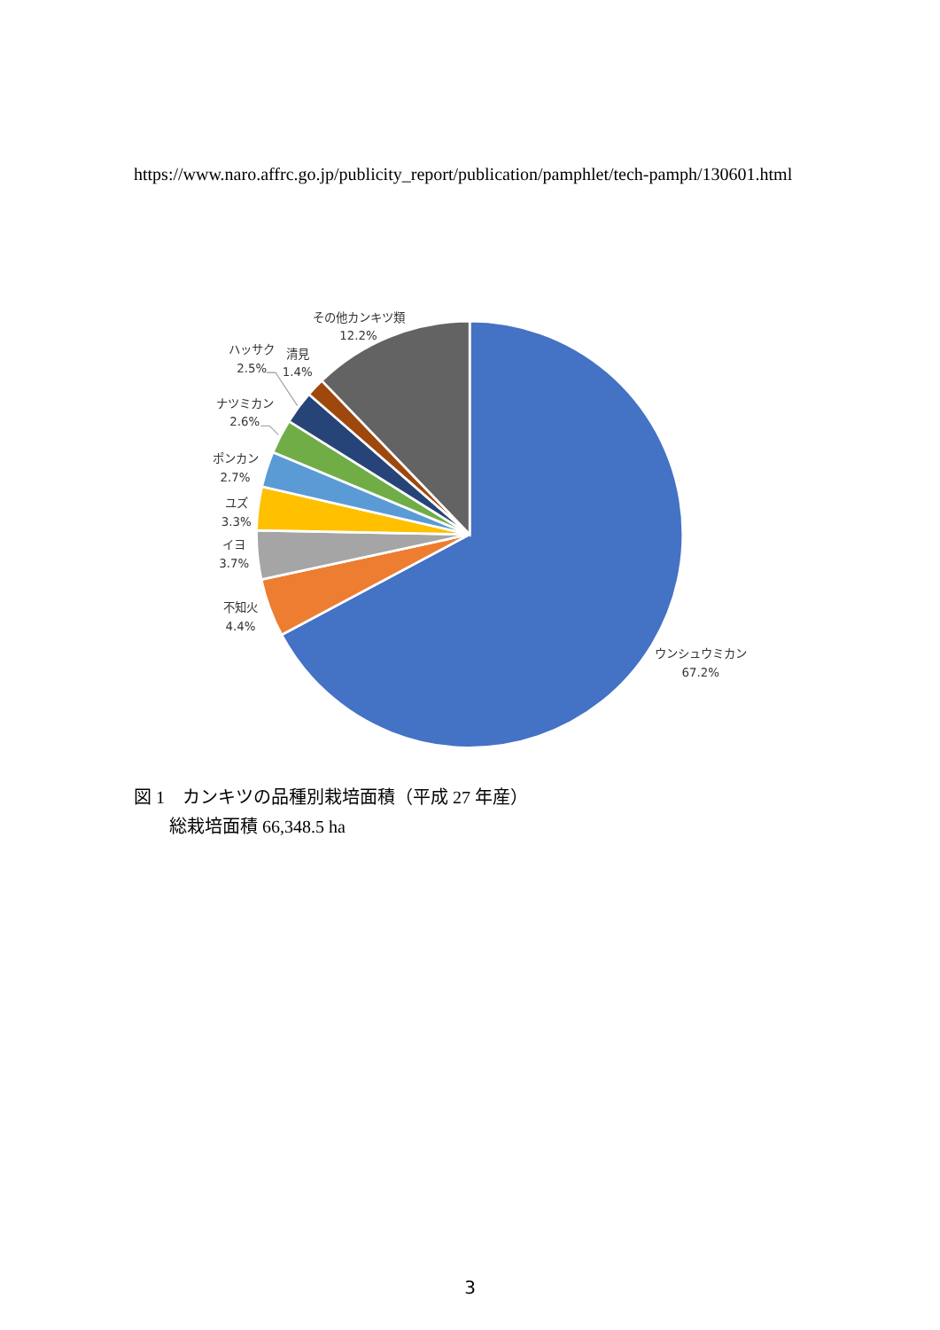https://www.naro.affrc.go.jp/publicity_report/publication/pamphlet/tech-pamph/130601.html
その他カンキツ類
12.2%
ハッサク
2.5%
清見
1.4%
ナツミカン
2.6%
ポンカン
2.7%
ユズ
3.3%
イヨ
3.7%
不知火
4.4%
ウンシュウミカン
67.2%
図 1　カンキツの品種別栽培面積（平成 27 年産）
　　総栽培面積 66,348.5 ha
3